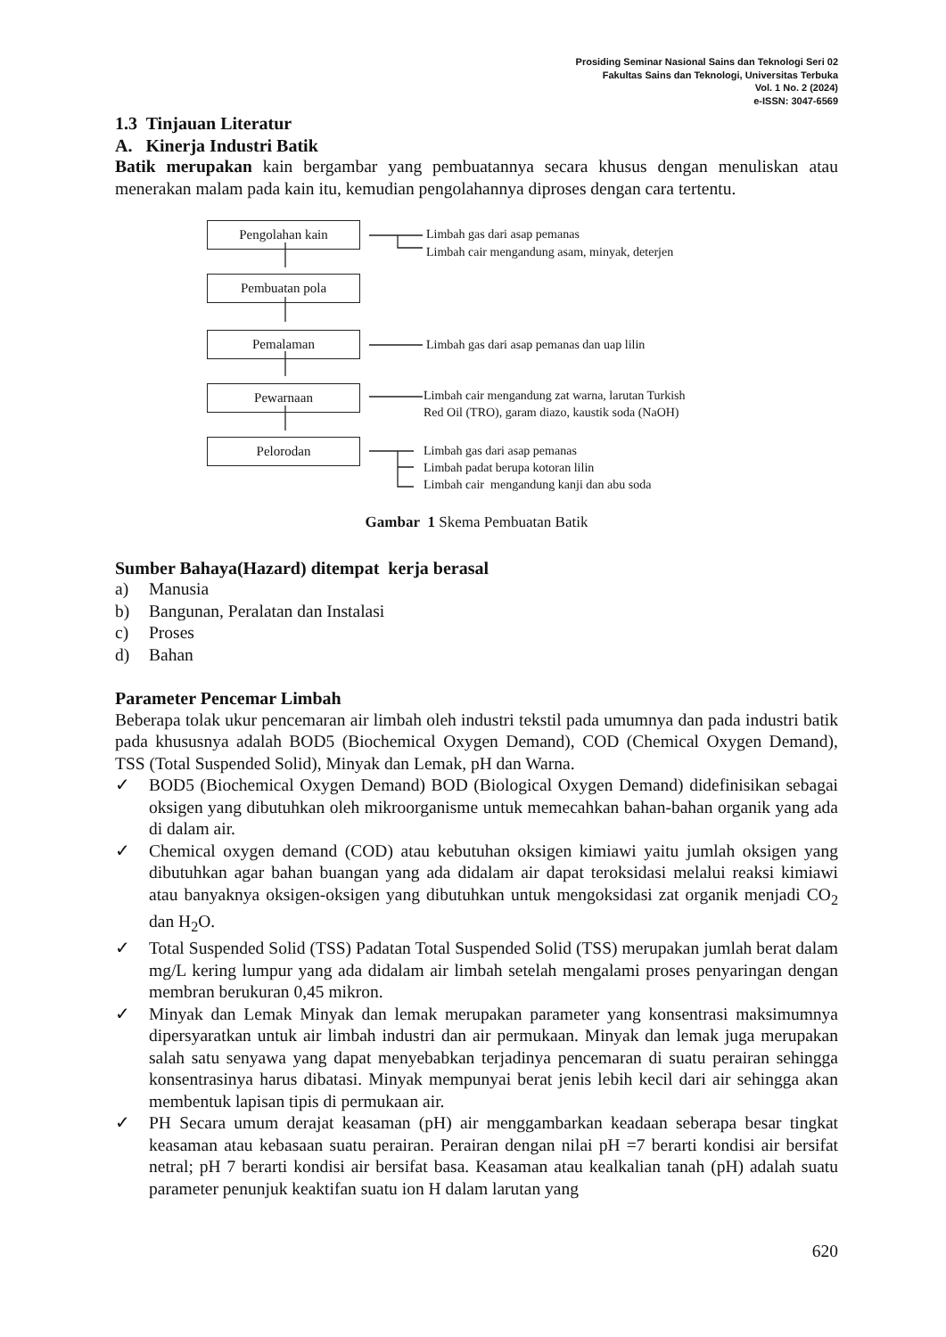Prosiding Seminar Nasional Sains dan Teknologi Seri 02
Fakultas Sains dan Teknologi, Universitas Terbuka
Vol. 1 No. 2 (2024)
e-ISSN: 3047-6569
1.3 Tinjauan Literatur
A. Kinerja Industri Batik
Batik merupakan kain bergambar yang pembuatannya secara khusus dengan menuliskan atau menerakan malam pada kain itu, kemudian pengolahannya diproses dengan cara tertentu.
Pengolahan kain Limbah gas dari asap pemanas
Limbah cair mengandung asam, minyak, deterjen
Pembuatan pola
Pemalaman Limbah gas dari asap pemanas dan uap lilin
Pewarnaan
Limbah cair mengandung zat warna, larutan Turkish
Red Oil (TRO), garam diazo, kaustik soda (NaOH)
Pelorodan
Limbah gas dari asap pemanas
Limbah padat berupa kotoran lilin
Limbah cair mengandung kanji dan abu soda
Gambar 1 Skema Pembuatan Batik
Sumber Bahaya(Hazard) ditempat kerja berasal
a) Manusia
b) Bangunan, Peralatan dan Instalasi
c) Proses
d) Bahan
Parameter Pencemar Limbah
Beberapa tolak ukur pencemaran air limbah oleh industri tekstil pada umumnya dan pada industri batik pada khususnya adalah BOD5 (Biochemical Oxygen Demand), COD (Chemical Oxygen Demand), TSS (Total Suspended Solid), Minyak dan Lemak, pH dan Warna.
✓ BOD5 (Biochemical Oxygen Demand) BOD (Biological Oxygen Demand) didefinisikan sebagai oksigen yang dibutuhkan oleh mikroorganisme untuk memecahkan bahan-bahan organik yang ada di dalam air.
✓ Chemical oxygen demand (COD) atau kebutuhan oksigen kimiawi yaitu jumlah oksigen yang dibutuhkan agar bahan buangan yang ada didalam air dapat teroksidasi melalui reaksi kimiawi atau banyaknya oksigen-oksigen yang dibutuhkan untuk mengoksidasi zat organik menjadi CO<sub>2</sub> dan H<sub>2</sub>O.
✓ Total Suspended Solid (TSS) Padatan Total Suspended Solid (TSS) merupakan jumlah berat dalam mg/L kering lumpur yang ada didalam air limbah setelah mengalami proses penyaringan dengan membran berukuran 0,45 mikron.
✓ Minyak dan Lemak Minyak dan lemak merupakan parameter yang konsentrasi maksimumnya dipersyaratkan untuk air limbah industri dan air permukaan. Minyak dan lemak juga merupakan salah satu senyawa yang dapat menyebabkan terjadinya pencemaran di suatu perairan sehingga konsentrasinya harus dibatasi. Minyak mempunyai berat jenis lebih kecil dari air sehingga akan membentuk lapisan tipis di permukaan air.
✓ PH Secara umum derajat keasaman (pH) air menggambarkan keadaan seberapa besar tingkat keasaman atau kebasaan suatu perairan. Perairan dengan nilai pH =7 berarti kondisi air bersifat netral; pH 7 berarti kondisi air bersifat basa. Keasaman atau kealkalian tanah (pH) adalah suatu parameter penunjuk keaktifan suatu ion H dalam larutan yang
620